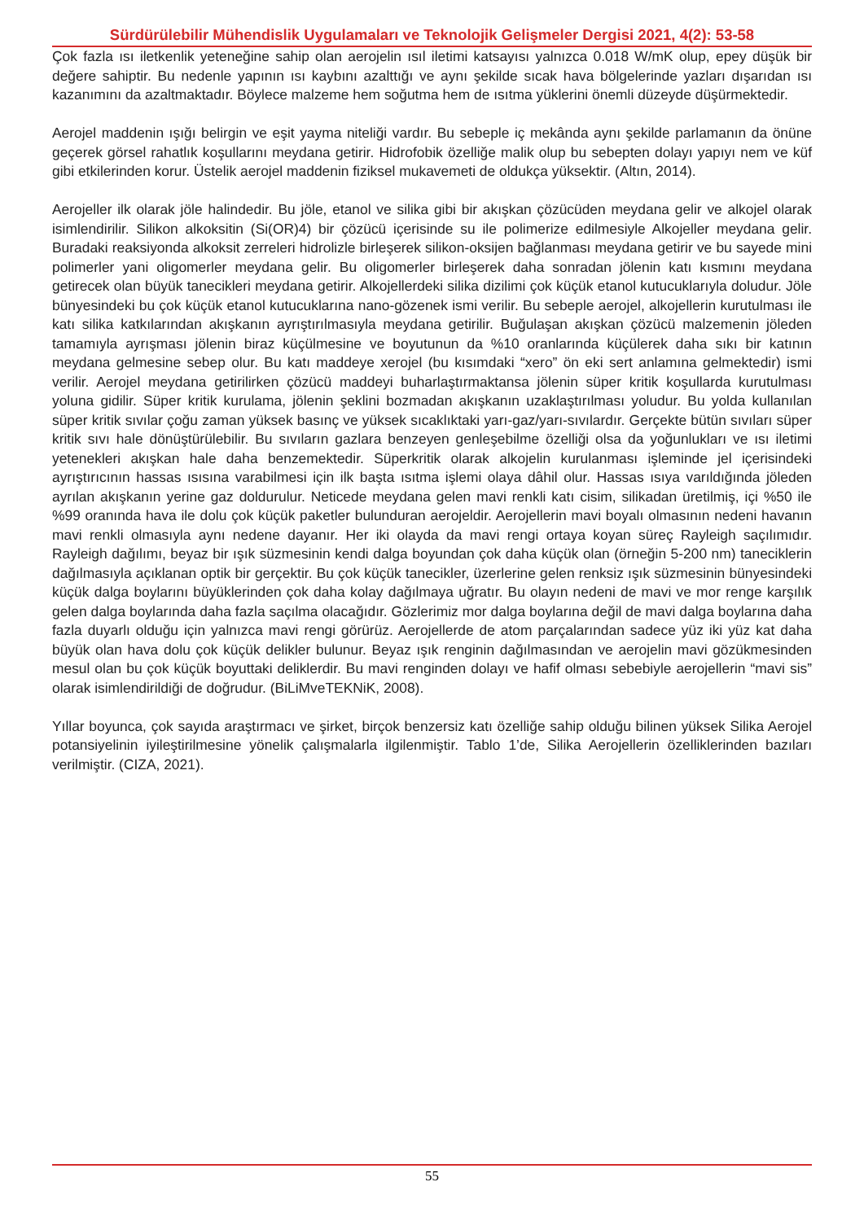Sürdürülebilir Mühendislik Uygulamaları ve Teknolojik Gelişmeler Dergisi 2021, 4(2): 53-58
Çok fazla ısı iletkenlik yeteneğine sahip olan aerojelin ısıl iletimi katsayısı yalnızca 0.018 W/mK olup, epey düşük bir değere sahiptir. Bu nedenle yapının ısı kaybını azalttığı ve aynı şekilde sıcak hava bölgelerinde yazları dışarıdan ısı kazanımını da azaltmaktadır. Böylece malzeme hem soğutma hem de ısıtma yüklerini önemli düzeyde düşürmektedir.
Aerojel maddenin ışığı belirgin ve eşit yayma niteliği vardır. Bu sebeple iç mekânda aynı şekilde parlamanın da önüne geçerek görsel rahatlık koşullarını meydana getirir. Hidrofobik özelliğe malik olup bu sebepten dolayı yapıyı nem ve küf gibi etkilerinden korur. Üstelik aerojel maddenin fiziksel mukavemeti de oldukça yüksektir. (Altın, 2014).
Aerojeller ilk olarak jöle halindedir. Bu jöle, etanol ve silika gibi bir akışkan çözücüden meydana gelir ve alkojel olarak isimlendirilir. Silikon alkoksitin (Si(OR)4) bir çözücü içerisinde su ile polimerize edilmesiyle Alkojeller meydana gelir. Buradaki reaksiyonda alkoksit zerreleri hidrolizle birleşerek silikon-oksijen bağlanması meydana getirir ve bu sayede mini polimerler yani oligomerler meydana gelir. Bu oligomerler birleşerek daha sonradan jölenin katı kısmını meydana getirecek olan büyük tanecikleri meydana getirir. Alkojellerdeki silika dizilimi çok küçük etanol kutucuklarıyla doludur. Jöle bünyesindeki bu çok küçük etanol kutucuklarına nano-gözenek ismi verilir. Bu sebeple aerojel, alkojellerin kurutulması ile katı silika katkılarından akışkanın ayrıştırılmasıyla meydana getirilir. Buğulaşan akışkan çözücü malzemenin jöleden tamamıyla ayrışması jölenin biraz küçülmesine ve boyutunun da %10 oranlarında küçülerek daha sıkı bir katının meydana gelmesine sebep olur. Bu katı maddeye xerojel (bu kısımdaki “xero” ön eki sert anlamına gelmektedir) ismi verilir. Aerojel meydana getirilirken çözücü maddeyi buharlaştırmaktansa jölenin süper kritik koşullarda kurutulması yoluna gidilir. Süper kritik kurulama, jölenin şeklini bozmadan akışkanın uzaklaştırılması yoludur. Bu yolda kullanılan süper kritik sıvılar çoğu zaman yüksek basınç ve yüksek sıcaklıktaki yarı-gaz/yarı-sıvılardır. Gerçekte bütün sıvıları süper kritik sıvı hale dönüştürülebilir. Bu sıvıların gazlara benzeyen genleşebilme özelliği olsa da yoğunlukları ve ısı iletimi yetenekleri akışkan hale daha benzemektedir. Süperkritik olarak alkojelin kurulanması işleminde jel içerisindeki ayrıştırıcının hassas ısısına varabilmesi için ilk başta ısıtma işlemi olaya dâhil olur. Hassas ısıya varıldığında jöleden ayrılan akışkanın yerine gaz doldurulur. Neticede meydana gelen mavi renkli katı cisim, silikadan üretilmiş, içi %50 ile %99 oranında hava ile dolu çok küçük paketler bulunduran aerojeldir. Aerojellerin mavi boyalı olmasının nedeni havanın mavi renkli olmasıyla aynı nedene dayanır. Her iki olayda da mavi rengi ortaya koyan süreç Rayleigh saçılımıdır. Rayleigh dağılımı, beyaz bir ışık süzmesinin kendi dalga boyundan çok daha küçük olan (örneğin 5-200 nm) taneciklerin dağılmasıyla açıklanan optik bir gerçektir. Bu çok küçük tanecikler, üzerlerine gelen renksiz ışık süzmesinin bünyesindeki küçük dalga boylarını büyüklerinden çok daha kolay dağılmaya uğratır. Bu olayın nedeni de mavi ve mor renge karşılık gelen dalga boylarında daha fazla saçılma olacağıdır. Gözlerimiz mor dalga boylarına değil de mavi dalga boylarına daha fazla duyarlı olduğu için yalnızca mavi rengi görürüz. Aerojellerde de atom parçalarından sadece yüz iki yüz kat daha büyük olan hava dolu çok küçük delikler bulunur. Beyaz ışık renginin dağılmasından ve aerojelin mavi gözükmesinden mesul olan bu çok küçük boyuttaki deliklerdir. Bu mavi renginden dolayı ve hafif olması sebebiyle aerojellerin “mavi sis” olarak isimlendirildiği de doğrudur. (BiLiMveTEKNiK, 2008).
Yıllar boyunca, çok sayıda araştırmacı ve şirket, birçok benzersiz katı özelliğe sahip olduğu bilinen yüksek Silika Aerojel potansiyelinin iyileştirilmesine yönelik çalışmalarla ilgilenmiştir. Tablo 1’de, Silika Aerojellerin özelliklerinden bazıları verilmiştir. (CIZA, 2021).
55